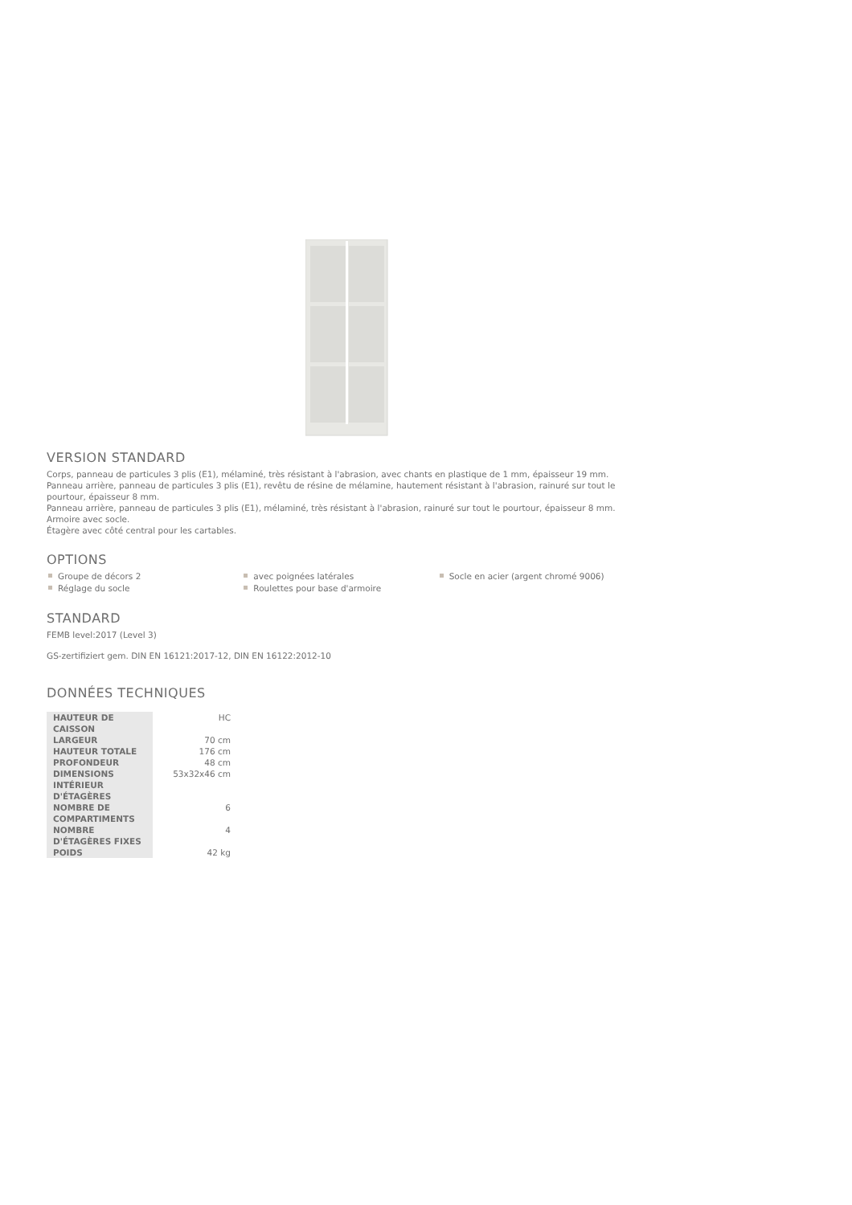VERSION STANDARD
Corps, panneau de particules 3 plis (E1), mélaminé, très résistant à l'abrasion, avec chants en plastique de 1 mm, épaisseur 19 mm.
Panneau arrière, panneau de particules 3 plis (E1), revêtu de résine de mélamine, hautement résistant à l'abrasion, rainuré sur tout le pourtour, épaisseur 8 mm.
Panneau arrière, panneau de particules 3 plis (E1), mélaminé, très résistant à l'abrasion, rainuré sur tout le pourtour, épaisseur 8 mm.
Armoire avec socle.
Étagère avec côté central pour les cartables.
OPTIONS
Groupe de décors 2
Réglage du socle
avec poignées latérales
Roulettes pour base d'armoire
Socle en acier (argent chromé 9006)
STANDARD
FEMB level:2017 (Level 3)
GS-zertifiziert gem. DIN EN 16121:2017-12, DIN EN 16122:2012-10
DONNÉES TECHNIQUES
| HAUTEUR DE CAISSON | HC |
| LARGEUR | 70 cm |
| HAUTEUR TOTALE | 176 cm |
| PROFONDEUR | 48 cm |
| DIMENSIONS INTÉRIEUR D'ÉTAGÈRES | 53x32x46 cm |
| NOMBRE DE COMPARTIMENTS | 6 |
| NOMBRE D'ÉTAGÈRES FIXES | 4 |
| POIDS | 42 kg |